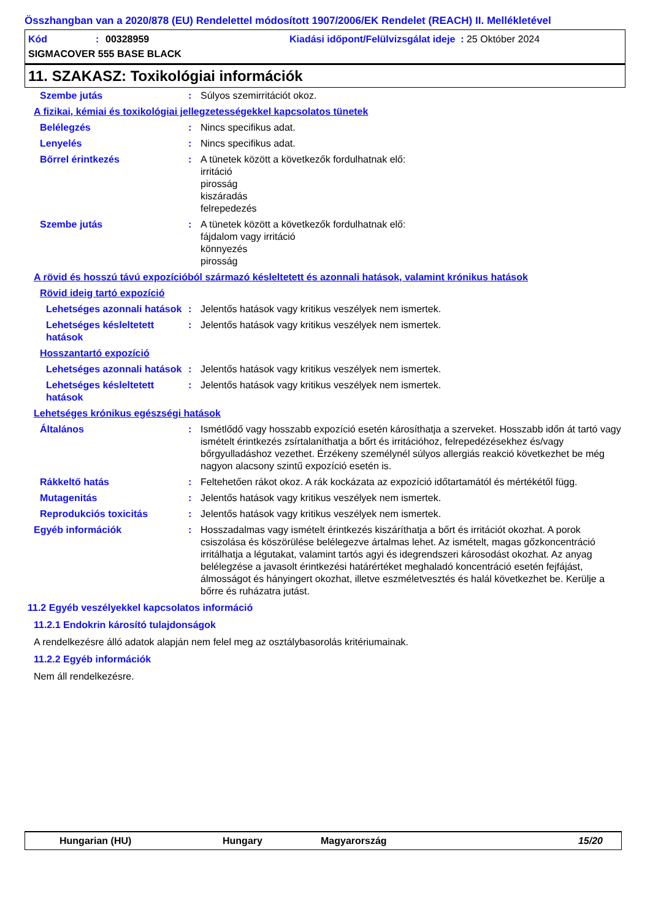Összhangban van a 2020/878 (EU) Rendelettel módosított 1907/2006/EK Rendelet (REACH) II. Mellékletével
Kód: 00328959 Kiadási időpont/Felülvizsgálat ideje : 25 Október 2024
SIGMACOVER 555 BASE BLACK
11. SZAKASZ: Toxikológiai információk
Szembe jutás: Súlyos szemirritációt okoz.
A fizikai, kémiai és toxikológiai jellegzetességekkel kapcsolatos tünetek
Belélegzés: Nincs specifikus adat.
Lenyelés: Nincs specifikus adat.
Bőrrel érintkezés: A tünetek között a következők fordulhatnak elő:
irritáció
pirosság
kiszáradás
felrepedezés
Szembe jutás: A tünetek között a következők fordulhatnak elő:
fájdalom vagy irritáció
könnyezés
pirosság
A rövid és hosszú távú expozícióból származó késleltetett és azonnali hatások, valamint krónikus hatások
Rövid ideig tartó expozíció
Lehetséges azonnali hatások: Jelentős hatások vagy kritikus veszélyek nem ismertek.
Lehetséges késleltetett hatások: Jelentős hatások vagy kritikus veszélyek nem ismertek.
Hosszantartó expozíció
Lehetséges azonnali hatások: Jelentős hatások vagy kritikus veszélyek nem ismertek.
Lehetséges késleltetett hatások: Jelentős hatások vagy kritikus veszélyek nem ismertek.
Lehetséges krónikus egészségi hatások
Általános: Ismétlődő vagy hosszabb expozíció esetén károsíthatja a szerveket. Hosszabb időn át tartó vagy ismételt érintkezés zsírtalaníthatja a bőrt és irritációhoz, felrepedézésekhez és/vagy bőrgyulladáshoz vezethet. Érzékeny személynél súlyos allergiás reakció következhet be még nagyon alacsony szintű expozíció esetén is.
Rákkeltő hatás: Feltehetően rákot okoz. A rák kockázata az expozíció időtartamától és mértékétől függ.
Mutagenitás: Jelentős hatások vagy kritikus veszélyek nem ismertek.
Reprodukciós toxicitás: Jelentős hatások vagy kritikus veszélyek nem ismertek.
Egyéb információk: Hosszadalmas vagy ismételt érintkezés kiszáríthatja a bőrt és irritációt okozhat. A porok csiszolása és köszörülése belélegezve ártalmas lehet. Az ismételt, magas gőzkoncentráció irritálhatja a légutakat, valamint tartós agyi és idegrendszeri károsodást okozhat. Az anyag belélegzése a javasolt érintkezési határértéket meghaladó koncentráció esetén fejfájást, álmosságot és hányingert okozhat, illetve eszméletvesztés és halál következhet be. Kerülje a bőrre és ruházatra jutást.
11.2 Egyéb veszélyekkel kapcsolatos információ
11.2.1 Endokrin károsító tulajdonságok
A rendelkezésre álló adatok alapján nem felel meg az osztálybasorolás kritériumainak.
11.2.2 Egyéb információk
Nem áll rendelkezésre.
Hungarian (HU) Hungary Magyarország 15/20